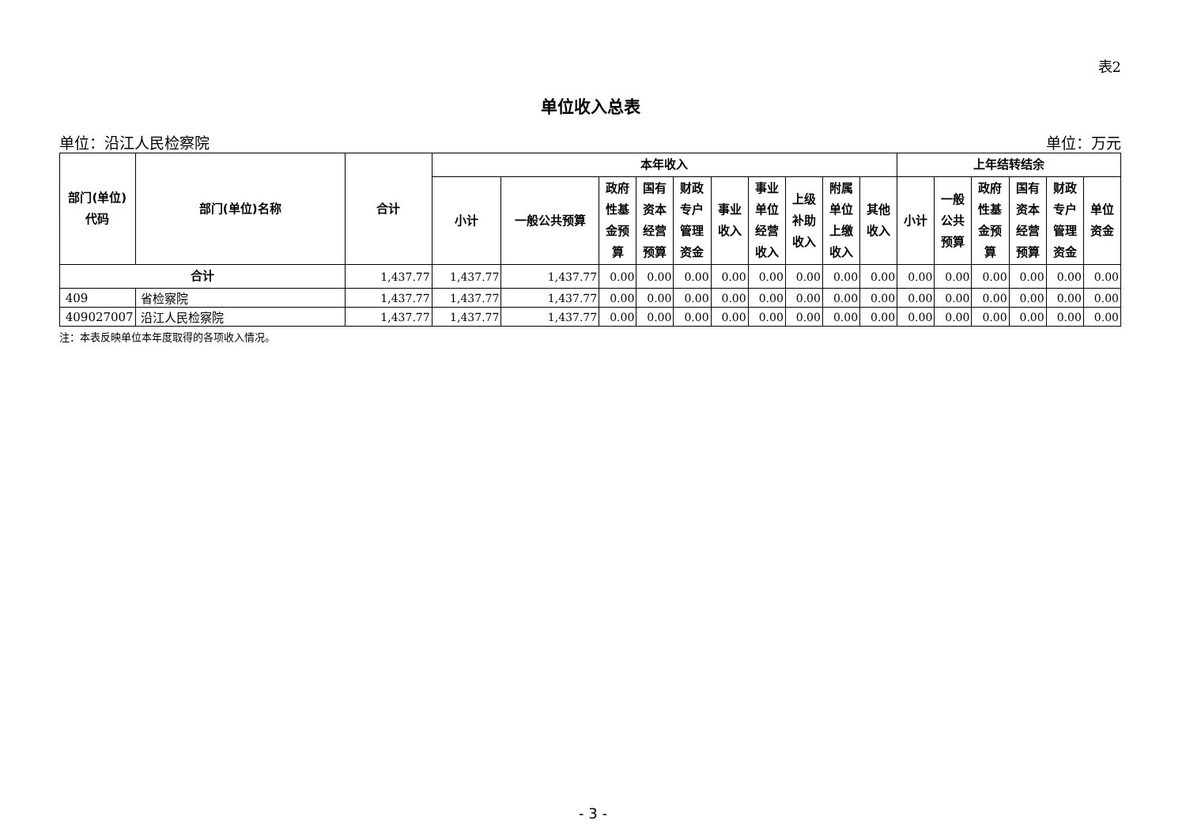表2
单位收入总表
单位：沿江人民检察院 单位：万元
| 部门(单位) 代码 | 部门(单位)名称 | 合计 | 本年收入 | | | | | | | | | | 上年结转结余 | | | | | |
| --- | --- | --- | --- | --- | --- | --- | --- | --- | --- | --- | --- | --- | --- | --- | --- | --- | --- | --- |
| | | | 小计 | 一般公共预算 | 政府 性基 金预 算 | 国有 资本 经营 预算 | 财政 专户 管理 资金 | 事业 收入 | 事业 单位 经营 收入 | 上级 补助 收入 | 附属 单位 上缴 收入 | 其他 收入 | 小计 | 一般 公共 预算 | 政府 性基 金预 算 | 国有 资本 经营 预算 | 财政 专户 管理 资金 | 单位 资金 |
| 合计 | | 1,437.77 | 1,437.77 | 1,437.77 | 0.00 | 0.00 | 0.00 | 0.00 | 0.00 | 0.00 | 0.00 | 0.00 | 0.00 | 0.00 | 0.00 | 0.00 | 0.00 | 0.00 |
| 409 | 省检察院 | 1,437.77 | 1,437.77 | 1,437.77 | 0.00 | 0.00 | 0.00 | 0.00 | 0.00 | 0.00 | 0.00 | 0.00 | 0.00 | 0.00 | 0.00 | 0.00 | 0.00 | 0.00 |
| 409027007 | 沿江人民检察院 | 1,437.77 | 1,437.77 | 1,437.77 | 0.00 | 0.00 | 0.00 | 0.00 | 0.00 | 0.00 | 0.00 | 0.00 | 0.00 | 0.00 | 0.00 | 0.00 | 0.00 | 0.00 |
注：本表反映单位本年度取得的各项收入情况。
- 3 -